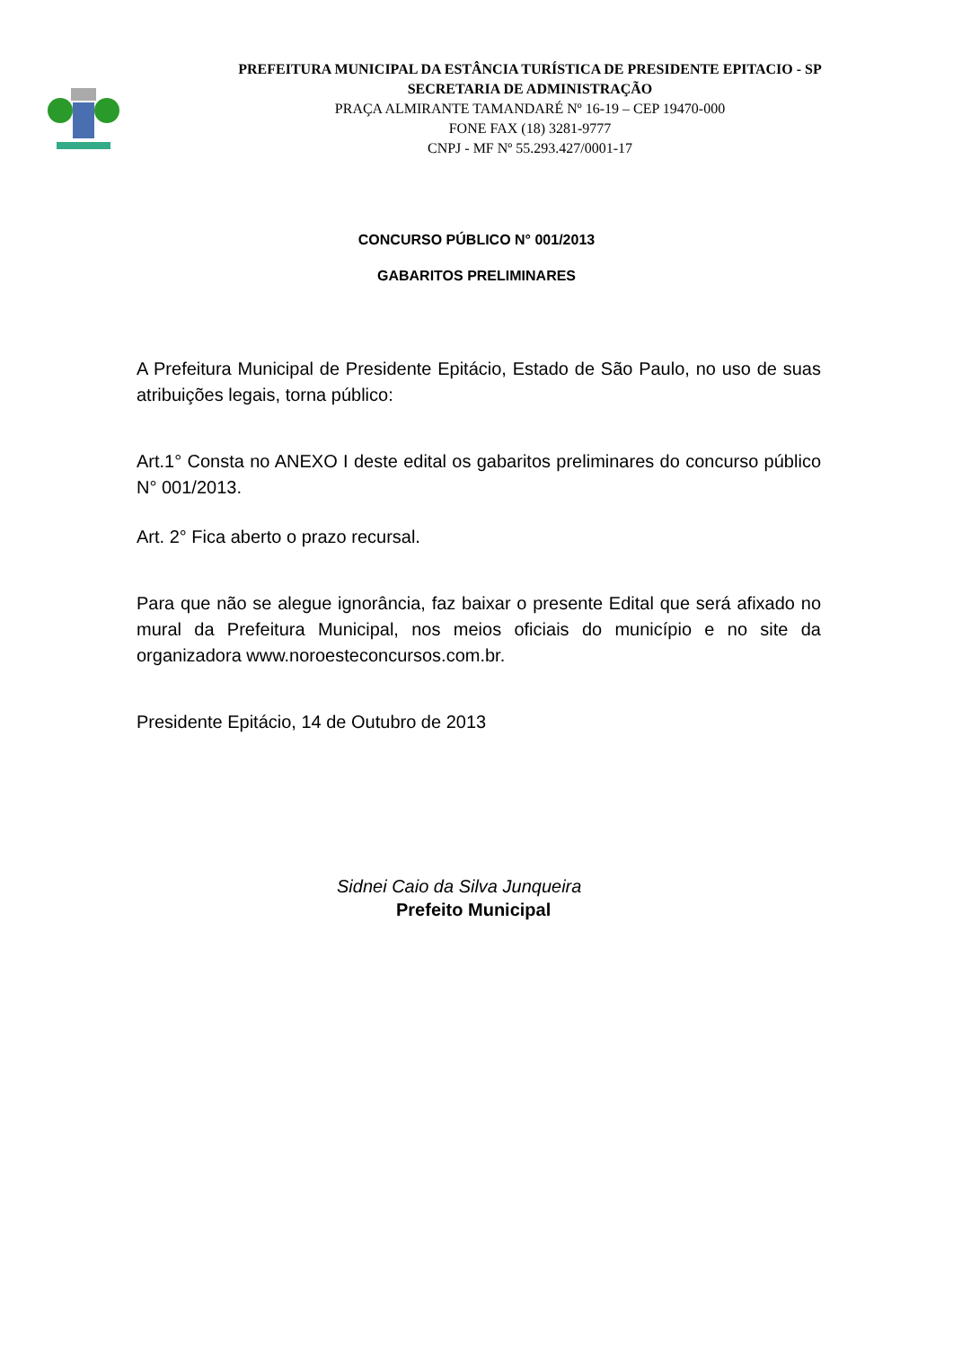PREFEITURA MUNICIPAL DA ESTÂNCIA TURÍSTICA DE PRESIDENTE EPITACIO - SP
SECRETARIA DE ADMINISTRAÇÃO
PRAÇA ALMIRANTE TAMANDARÉ Nº 16-19 – CEP 19470-000
FONE FAX (18) 3281-9777
CNPJ - MF Nº 55.293.427/0001-17
CONCURSO PÚBLICO N° 001/2013
GABARITOS PRELIMINARES
A Prefeitura Municipal de Presidente Epitácio, Estado de São Paulo, no uso de suas atribuições legais, torna público:
Art.1° Consta no ANEXO I deste edital os gabaritos preliminares do concurso público N° 001/2013.
Art. 2° Fica aberto o prazo recursal.
Para que não se alegue ignorância, faz baixar o presente Edital que será afixado no mural da Prefeitura Municipal, nos meios oficiais do município e no site da organizadora www.noroesteconcursos.com.br.
Presidente Epitácio, 14 de Outubro de 2013
Sidnei Caio da Silva Junqueira
Prefeito Municipal